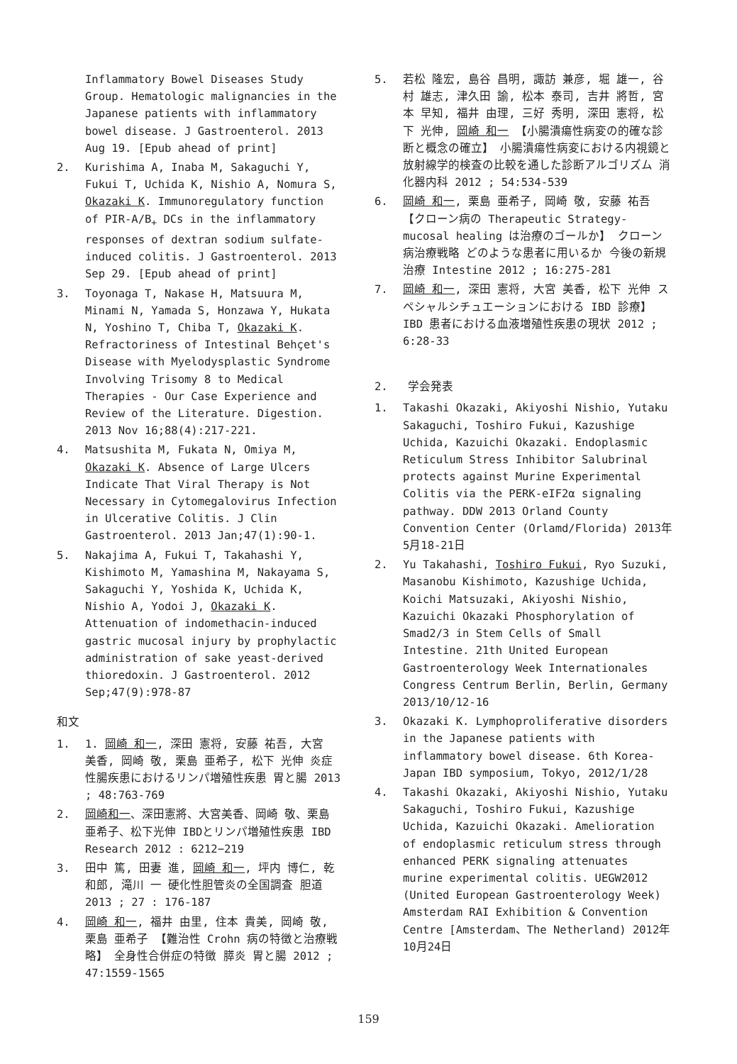Inflammatory Bowel Diseases Study Group. Hematologic malignancies in the Japanese patients with inflammatory bowel disease. J Gastroenterol. 2013 Aug 19. [Epub ahead of print]
2. Kurishima A, Inaba M, Sakaguchi Y, Fukui T, Uchida K, Nishio A, Nomura S, Okazaki K. Immunoregulatory function of PIR-A/B<sub>+</sub> DCs in the inflammatory responses of dextran sodium sulfate-induced colitis. J Gastroenterol. 2013 Sep 29. [Epub ahead of print]
3. Toyonaga T, Nakase H, Matsuura M, Minami N, Yamada S, Honzawa Y, Hukata N, Yoshino T, Chiba T, Okazaki K. Refractoriness of Intestinal Behçet's Disease with Myelodysplastic Syndrome Involving Trisomy 8 to Medical Therapies - Our Case Experience and Review of the Literature. Digestion. 2013 Nov 16;88(4):217-221.
4. Matsushita M, Fukata N, Omiya M, Okazaki K. Absence of Large Ulcers Indicate That Viral Therapy is Not Necessary in Cytomegalovirus Infection in Ulcerative Colitis. J Clin Gastroenterol. 2013 Jan;47(1):90-1.
5. Nakajima A, Fukui T, Takahashi Y, Kishimoto M, Yamashina M, Nakayama S, Sakaguchi Y, Yoshida K, Uchida K, Nishio A, Yodoi J, Okazaki K. Attenuation of indomethacin-induced gastric mucosal injury by prophylactic administration of sake yeast-derived thioredoxin. J Gastroenterol. 2012 Sep;47(9):978-87
和文
1. 1. 岡崎 和一, 深田 憲将, 安藤 祐吾, 大宮 美香, 岡崎 敬, 栗島 亜希子, 松下 光伸 炎症性腸疾患におけるリンパ増殖性疾患 胃と腸 2013 ; 48:763-769
2. 岡崎和一、深田憲將、大宮美香、岡崎 敬、栗島亜希子、松下光伸 IBDとリンパ増殖性疾患 IBD Research 2012 : 6212−219
3. 田中 篤, 田妻 進, 岡崎 和一, 坪内 博仁, 乾 和郎, 滝川 一 硬化性胆管炎の全国調査 胆道 2013 ; 27 : 176-187
4. 岡崎 和一, 福井 由里, 住本 貴美, 岡崎 敬, 栗島 亜希子 【難治性 Crohn 病の特徴と治療戦略】 全身性合併症の特徴 膵炎 胃と腸 2012 ; 47:1559-1565
5. 若松 隆宏, 島谷 昌明, 諏訪 兼彦, 堀 雄一, 谷村 雄志, 津久田 諭, 松本 泰司, 吉井 將哲, 宮本 早知, 福井 由理, 三好 秀明, 深田 憲将, 松下 光伸, 岡崎 和一 【小腸潰瘍性病変の的確な診断と概念の確立】 小腸潰瘍性病変における内視鏡と放射線学的検査の比較を通した診断アルゴリズム 消化器内科 2012 ; 54:534-539
6. 岡崎 和一, 栗島 亜希子, 岡崎 敬, 安藤 祐吾【クローン病の Therapeutic Strategy-mucosal healing は治療のゴールか】 クローン病治療戦略 どのような患者に用いるか 今後の新規治療 Intestine 2012 ; 16:275-281
7. 岡崎 和一, 深田 憲将, 大宮 美香, 松下 光伸 スペシャルシチュエーションにおける IBD 診療】 IBD 患者における血液増殖性疾患の現状 2012 ; 6:28-33
2. 学会発表
1. Takashi Okazaki, Akiyoshi Nishio, Yutaku Sakaguchi, Toshiro Fukui, Kazushige Uchida, Kazuichi Okazaki. Endoplasmic Reticulum Stress Inhibitor Salubrinal protects against Murine Experimental Colitis via the PERK-eIF2α signaling pathway. DDW 2013 Orland County Convention Center (Orlamd/Florida) 2013年5月18-21日
2. Yu Takahashi, Toshiro Fukui, Ryo Suzuki, Masanobu Kishimoto, Kazushige Uchida, Koichi Matsuzaki, Akiyoshi Nishio, Kazuichi Okazaki Phosphorylation of Smad2/3 in Stem Cells of Small Intestine. 21th United European Gastroenterology Week Internationales Congress Centrum Berlin, Berlin, Germany 2013/10/12-16
3. Okazaki K. Lymphoproliferative disorders in the Japanese patients with inflammatory bowel disease. 6th Korea-Japan IBD symposium, Tokyo, 2012/1/28
4. Takashi Okazaki, Akiyoshi Nishio, Yutaku Sakaguchi, Toshiro Fukui, Kazushige Uchida, Kazuichi Okazaki. Amelioration of endoplasmic reticulum stress through enhanced PERK signaling attenuates murine experimental colitis. UEGW2012 (United European Gastroenterology Week) Amsterdam RAI Exhibition & Convention Centre [Amsterdam、The Netherland) 2012年10月24日
159